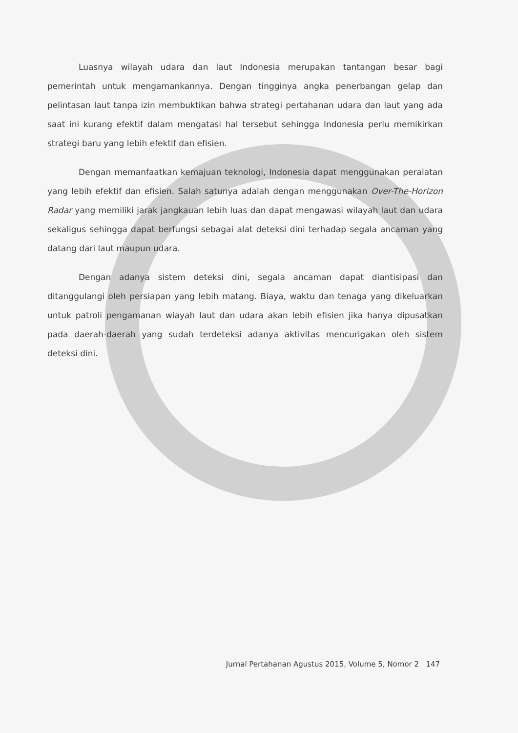Luasnya wilayah udara dan laut Indonesia merupakan tantangan besar bagi pemerintah untuk mengamankannya. Dengan tingginya angka penerbangan gelap dan pelintasan laut tanpa izin membuktikan bahwa strategi pertahanan udara dan laut yang ada saat ini kurang efektif dalam mengatasi hal tersebut sehingga Indonesia perlu memikirkan strategi baru yang lebih efektif dan efisien.
Dengan memanfaatkan kemajuan teknologi, Indonesia dapat menggunakan peralatan yang lebih efektif dan efisien. Salah satunya adalah dengan menggunakan Over-The-Horizon Radar yang memiliki jarak jangkauan lebih luas dan dapat mengawasi wilayah laut dan udara sekaligus sehingga dapat berfungsi sebagai alat deteksi dini terhadap segala ancaman yang datang dari laut maupun udara.
Dengan adanya sistem deteksi dini, segala ancaman dapat diantisipasi dan ditanggulangi oleh persiapan yang lebih matang. Biaya, waktu dan tenaga yang dikeluarkan untuk patroli pengamanan wiayah laut dan udara akan lebih efisien jika hanya dipusatkan pada daerah-daerah yang sudah terdeteksi adanya aktivitas mencurigakan oleh sistem deteksi dini.
Jurnal Pertahanan Agustus 2015, Volume 5, Nomor 2 147